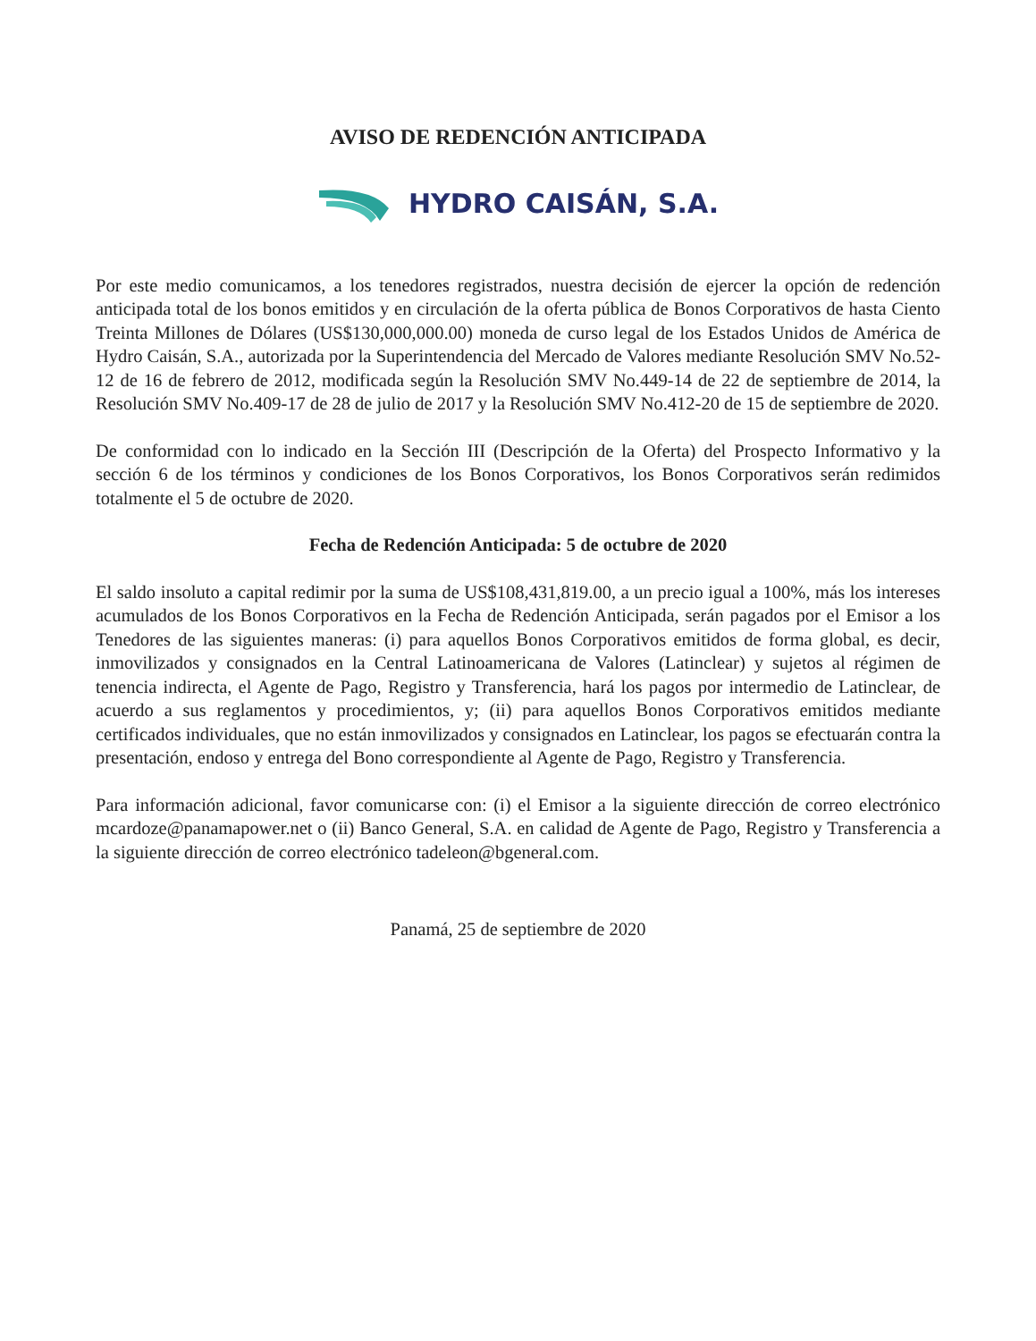AVISO DE REDENCIÓN ANTICIPADA
HYDRO CAISÁN, S.A.
Por este medio comunicamos, a los tenedores registrados, nuestra decisión de ejercer la opción de redención anticipada total de los bonos emitidos y en circulación de la oferta pública de Bonos Corporativos de hasta Ciento Treinta Millones de Dólares (US$130,000,000.00) moneda de curso legal de los Estados Unidos de América de Hydro Caisán, S.A., autorizada por la Superintendencia del Mercado de Valores mediante Resolución SMV No.52-12 de 16 de febrero de 2012, modificada según la Resolución SMV No.449-14 de 22 de septiembre de 2014, la Resolución SMV No.409-17 de 28 de julio de 2017 y la Resolución SMV No.412-20 de 15 de septiembre de 2020.
De conformidad con lo indicado en la Sección III (Descripción de la Oferta) del Prospecto Informativo y la sección 6 de los términos y condiciones de los Bonos Corporativos, los Bonos Corporativos serán redimidos totalmente el 5 de octubre de 2020.
Fecha de Redención Anticipada: 5 de octubre de 2020
El saldo insoluto a capital redimir por la suma de US$108,431,819.00, a un precio igual a 100%, más los intereses acumulados de los Bonos Corporativos en la Fecha de Redención Anticipada, serán pagados por el Emisor a los Tenedores de las siguientes maneras: (i) para aquellos Bonos Corporativos emitidos de forma global, es decir, inmovilizados y consignados en la Central Latinoamericana de Valores (Latinclear) y sujetos al régimen de tenencia indirecta, el Agente de Pago, Registro y Transferencia, hará los pagos por intermedio de Latinclear, de acuerdo a sus reglamentos y procedimientos, y; (ii) para aquellos Bonos Corporativos emitidos mediante certificados individuales, que no están inmovilizados y consignados en Latinclear, los pagos se efectuarán contra la presentación, endoso y entrega del Bono correspondiente al Agente de Pago, Registro y Transferencia.
Para información adicional, favor comunicarse con: (i) el Emisor a la siguiente dirección de correo electrónico mcardoze@panamapower.net o (ii) Banco General, S.A. en calidad de Agente de Pago, Registro y Transferencia a la siguiente dirección de correo electrónico tadeleon@bgeneral.com.
Panamá, 25 de septiembre de 2020